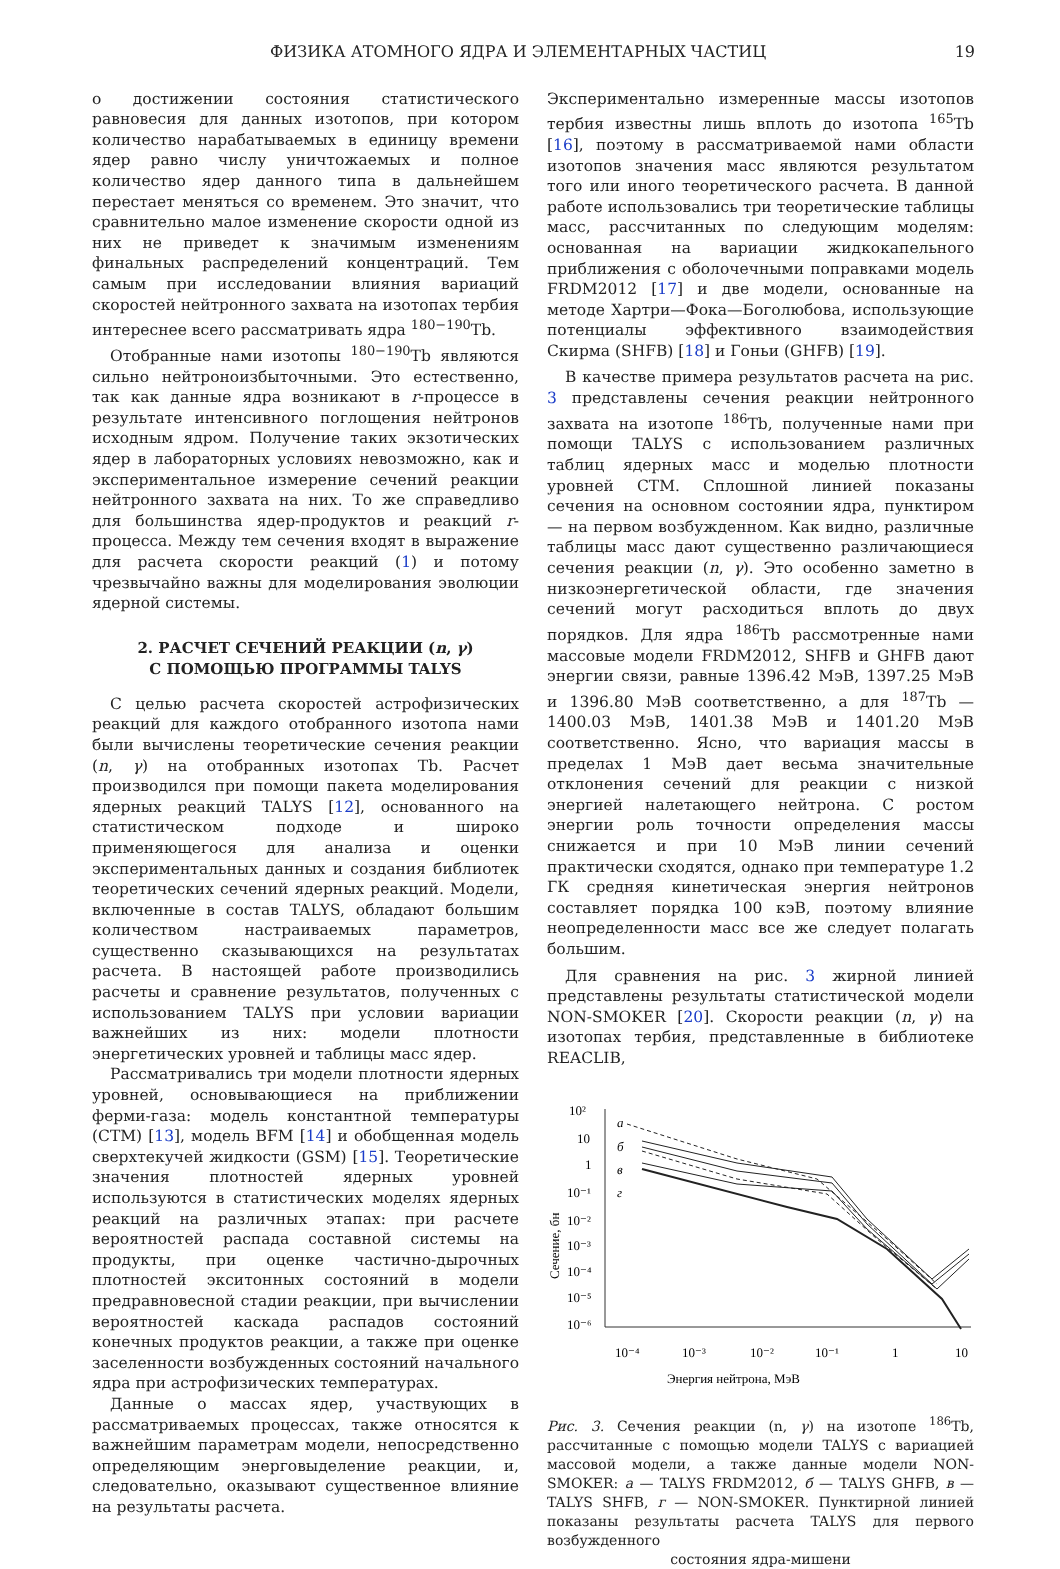ФИЗИКА АТОМНОГО ЯДРА И ЭЛЕМЕНТАРНЫХ ЧАСТИЦ 19
о достижении состояния статистического равновесия для данных изотопов, при котором количество нарабатываемых в единицу времени ядер равно числу уничтожаемых и полное количество ядер данного типа в дальнейшем перестает меняться со временем. Это значит, что сравнительно малое изменение скорости одной из них не приведет к значимым изменениям финальных распределений концентраций. Тем самым при исследовании влияния вариаций скоростей нейтронного захвата на изотопах тербия интереснее всего рассматривать ядра <sup>180−190</sup>Tb.
Отобранные нами изотопы <sup>180−190</sup>Tb являются сильно нейтроноизбыточными. Это естественно, так как данные ядра возникают в r-процессе в результате интенсивного поглощения нейтронов исходным ядром. Получение таких экзотических ядер в лабораторных условиях невозможно, как и экспериментальное измерение сечений реакции нейтронного захвата на них. То же справедливо для большинства ядер-продуктов и реакций r-процесса. Между тем сечения входят в выражение для расчета скорости реакций (1) и потому чрезвычайно важны для моделирования эволюции ядерной системы.
2. РАСЧЕТ СЕЧЕНИЙ РЕАКЦИИ (n, γ)
С ПОМОЩЬЮ ПРОГРАММЫ TALYS
С целью расчета скоростей астрофизических реакций для каждого отобранного изотопа нами были вычислены теоретические сечения реакции (n, γ) на отобранных изотопах Tb. Расчет производился при помощи пакета моделирования ядерных реакций TALYS [12], основанного на статистическом подходе и широко применяющегося для анализа и оценки экспериментальных данных и создания библиотек теоретических сечений ядерных реакций. Модели, включенные в состав TALYS, обладают большим количеством настраиваемых параметров, существенно сказывающихся на результатах расчета. В настоящей работе производились расчеты и сравнение результатов, полученных с использованием TALYS при условии вариации важнейших из них: модели плотности энергетических уровней и таблицы масс ядер.
Рассматривались три модели плотности ядерных уровней, основывающиеся на приближении ферми-газа: модель константной температуры (CTM) [13], модель BFM [14] и обобщенная модель сверхтекучей жидкости (GSM) [15]. Теоретические значения плотностей ядерных уровней используются в статистических моделях ядерных реакций на различных этапах: при расчете вероятностей распада составной системы на продукты, при оценке частично-дырочных плотностей экситонных состояний в модели предравновесной стадии реакции, при вычислении вероятностей каскада распадов состояний конечных продуктов реакции, а также при оценке заселенности возбужденных состояний начального ядра при астрофизических температурах.
Данные о массах ядер, участвующих в рассматриваемых процессах, также относятся к важнейшим параметрам модели, непосредственно определяющим энерговыделение реакции, и, следовательно, оказывают существенное влияние на результаты расчета.
Экспериментально измеренные массы изотопов тербия известны лишь вплоть до изотопа <sup>165</sup>Tb [16], поэтому в рассматриваемой нами области изотопов значения масс являются результатом того или иного теоретического расчета. В данной работе использовались три теоретические таблицы масс, рассчитанных по следующим моделям: основанная на вариации жидкокапельного приближения с оболочечными поправками модель FRDM2012 [17] и две модели, основанные на методе Хартри—Фока—Боголюбова, использующие потенциалы эффективного взаимодействия Скирма (SHFB) [18] и Гоньи (GHFB) [19].
В качестве примера результатов расчета на рис. 3 представлены сечения реакции нейтронного захвата на изотопе <sup>186</sup>Tb, полученные нами при помощи TALYS с использованием различных таблиц ядерных масс и моделью плотности уровней CTM. Сплошной линией показаны сечения на основном состоянии ядра, пунктиром — на первом возбужденном. Как видно, различные таблицы масс дают существенно различающиеся сечения реакции (n, γ). Это особенно заметно в низкоэнергетической области, где значения сечений могут расходиться вплоть до двух порядков. Для ядра <sup>186</sup>Tb рассмотренные нами массовые модели FRDM2012, SHFB и GHFB дают энергии связи, равные 1396.42 МэВ, 1397.25 МэВ и 1396.80 МэВ соответственно, а для <sup>187</sup>Tb — 1400.03 МэВ, 1401.38 МэВ и 1401.20 МэВ соответственно. Ясно, что вариация массы в пределах 1 МэВ дает весьма значительные отклонения сечений для реакции с низкой энергией налетающего нейтрона. С ростом энергии роль точности определения массы снижается и при 10 МэВ линии сечений практически сходятся, однако при температуре 1.2 ГК средняя кинетическая энергия нейтронов составляет порядка 100 кэВ, поэтому влияние неопределенности масс все же следует полагать большим.
Для сравнения на рис. 3 жирной линией представлены результаты статистической модели NON-SMOKER [20]. Скорости реакции (n, γ) на изотопах тербия, представленные в библиотеке REACLIB,
10²
10
1
10⁻¹
10⁻²
10⁻³
10⁻⁴
10⁻⁵
10⁻⁶
10⁻⁴
10⁻³
10⁻²
10⁻¹
1
10
Энергия нейтрона, МэВ
Сечение, бн
a
б
в
г
Рис. 3. Сечения реакции (n, γ) на изотопе <sup>186</sup>Tb, рассчитанные с помощью модели TALYS с вариацией массовой модели, а также данные модели NON-SMOKER: а — TALYS FRDM2012, б — TALYS GHFB, в — TALYS SHFB, г — NON-SMOKER. Пунктирной линией показаны результаты расчета TALYS для первого возбужденного
состояния ядра-мишени